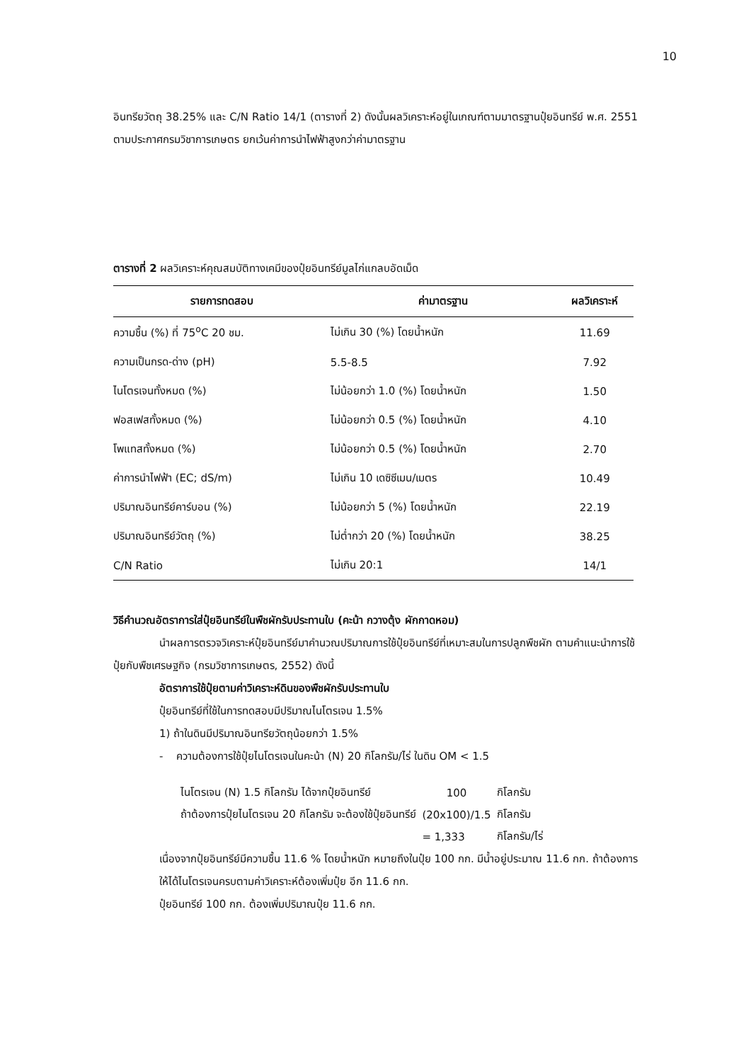10
อินทรียวัตถุ 38.25% และ C/N Ratio 14/1 (ตารางที่ 2) ดังนั้นผลวิเคราะห์อยู่ในเกณฑ์ตามมาตรฐานปุ๋ยอินทรีย์ พ.ศ. 2551 ตามประกาศกรมวิชาการเกษตร ยกเว้นค่าการนำไฟฟ้าสูงกว่าค่ามาตรฐาน
ตารางที่ 2 ผลวิเคราะห์คุณสมบัติทางเคมีของปุ๋ยอินทรีย์มูลไก่แกลบอัดเม็ด
| รายการทดสอบ | ค่ามาตรฐาน | ผลวิเคราะห์ |
| --- | --- | --- |
| ความชื้น (%) ที่ 75<sup>o</sup>C 20 ชม. | ไม่เกิน 30 (%) โดยน้ำหนัก | 11.69 |
| ความเป็นกรด-ด่าง (pH) | 5.5-8.5 | 7.92 |
| ไนโตรเจนทั้งหมด (%) | ไม่น้อยกว่า 1.0 (%) โดยน้ำหนัก | 1.50 |
| ฟอสเฟสทั้งหมด (%) | ไม่น้อยกว่า 0.5 (%) โดยน้ำหนัก | 4.10 |
| โพแทสทั้งหมด (%) | ไม่น้อยกว่า 0.5 (%) โดยน้ำหนัก | 2.70 |
| ค่าการนำไฟฟ้า (EC; dS/m) | ไม่เกิน 10 เดซิซีเมน/เมตร | 10.49 |
| ปริมาณอินทรีย์คาร์บอน (%) | ไม่น้อยกว่า 5 (%) โดยน้ำหนัก | 22.19 |
| ปริมาณอินทรีย์วัตถุ (%) | ไม่ต่ำกว่า 20 (%) โดยน้ำหนัก | 38.25 |
| C/N Ratio | ไม่เกิน 20:1 | 14/1 |
วิธีคำนวณอัตราการใส่ปุ๋ยอินทรีย์ในพืชผักรับประทานใบ (คะน้า กวางตุ้ง ผักกาดหอม)
นำผลการตรวจวิเคราะห์ปุ๋ยอินทรีย์มาคำนวณปริมาณการใช้ปุ๋ยอินทรีย์ที่เหมาะสมในการปลูกพืชผัก ตามคำแนะนำการใช้ปุ๋ยกับพืชเศรษฐกิจ (กรมวิชาการเกษตร, 2552) ดังนี้
อัตราการใช้ปุ๋ยตามค่าวิเคราะห์ดินของพืชผักรับประทานใบ
ปุ๋ยอินทรีย์ที่ใช้ในการทดสอบมีปริมาณไนโตรเจน 1.5%
1) ถ้าในดินมีปริมาณอินทรียวัตถุน้อยกว่า 1.5%
- ความต้องการใช้ปุ๋ยไนโตรเจนในคะน้า (N) 20 กิโลกรัม/ไร่ ในดิน OM < 1.5
| ไนโตรเจน (N) 1.5 กิโลกรัม ได้จากปุ๋ยอินทรีย์ | 100 | กิโลกรัม |
| ถ้าต้องการปุ๋ยไนโตรเจน 20 กิโลกรัม จะต้องใช้ปุ๋ยอินทรีย์ | (20x100)/1.5 | กิโลกรัม |
| | = 1,333 | กิโลกรัม/ไร่ |
เนื่องจากปุ๋ยอินทรีย์มีความชื้น 11.6 % โดยน้ำหนัก หมายถึงในปุ๋ย 100 กก. มีน้ำอยู่ประมาณ 11.6 กก. ถ้าต้องการให้ได้ไนโตรเจนครบตามค่าวิเคราะห์ต้องเพิ่มปุ๋ย อีก 11.6 กก.
ปุ๋ยอินทรีย์ 100 กก. ต้องเพิ่มปริมาณปุ๋ย 11.6 กก.